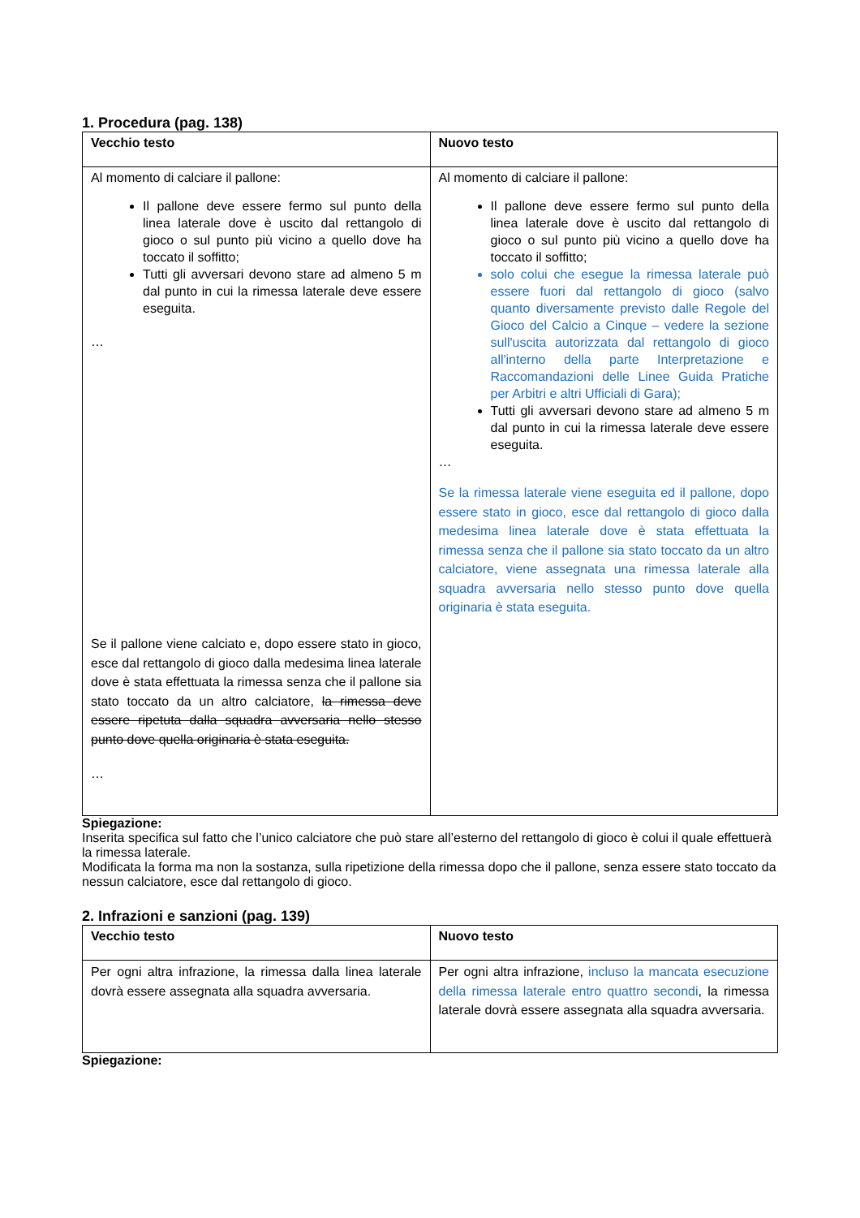1. Procedura (pag. 138)
| Vecchio testo | Nuovo testo |
| --- | --- |
| Al momento di calciare il pallone: Il pallone deve essere fermo sul punto della linea laterale dove è uscito dal rettangolo di gioco o sul punto più vicino a quello dove ha toccato il soffitto; Tutti gli avversari devono stare ad almeno 5 m dal punto in cui la rimessa laterale deve essere eseguita. … Se il pallone viene calciato e, dopo essere stato in gioco, esce dal rettangolo di gioco dalla medesima linea laterale dove è stata effettuata la rimessa senza che il pallone sia stato toccato da un altro calciatore, la rimessa deve essere ripetuta dalla squadra avversaria nello stesso punto dove quella originaria è stata eseguita. … | Al momento di calciare il pallone: Il pallone deve essere fermo sul punto della linea laterale dove è uscito dal rettangolo di gioco o sul punto più vicino a quello dove ha toccato il soffitto; solo colui che esegue la rimessa laterale può essere fuori dal rettangolo di gioco (salvo quanto diversamente previsto dalle Regole del Gioco del Calcio a Cinque – vedere la sezione sull'uscita autorizzata dal rettangolo di gioco all'interno della parte Interpretazione e Raccomandazioni delle Linee Guida Pratiche per Arbitri e altri Ufficiali di Gara); Tutti gli avversari devono stare ad almeno 5 m dal punto in cui la rimessa laterale deve essere eseguita. … Se la rimessa laterale viene eseguita ed il pallone, dopo essere stato in gioco, esce dal rettangolo di gioco dalla medesima linea laterale dove è stata effettuata la rimessa senza che il pallone sia stato toccato da un altro calciatore, viene assegnata una rimessa laterale alla squadra avversaria nello stesso punto dove quella originaria è stata eseguita. |
Spiegazione:
Inserita specifica sul fatto che l’unico calciatore che può stare all’esterno del rettangolo di gioco è colui il quale effettuerà la rimessa laterale.
Modificata la forma ma non la sostanza, sulla ripetizione della rimessa dopo che il pallone, senza essere stato toccato da nessun calciatore, esce dal rettangolo di gioco.
2. Infrazioni e sanzioni (pag. 139)
| Vecchio testo | Nuovo testo |
| --- | --- |
| Per ogni altra infrazione, la rimessa dalla linea laterale dovrà essere assegnata alla squadra avversaria. | Per ogni altra infrazione, incluso la mancata esecuzione della rimessa laterale entro quattro secondi , la rimessa laterale dovrà essere assegnata alla squadra avversaria. |
Spiegazione: